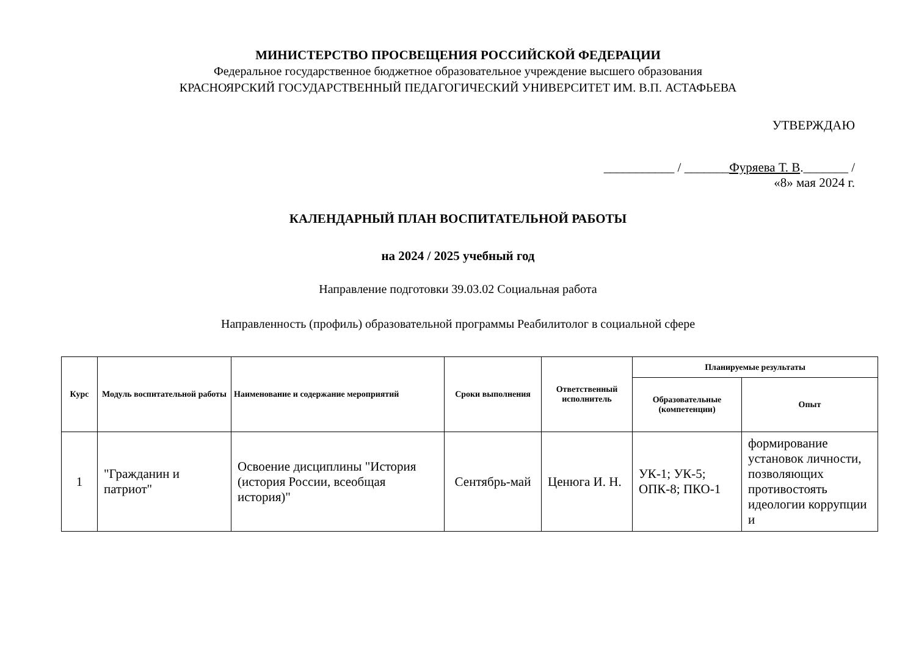МИНИСТЕРСТВО ПРОСВЕЩЕНИЯ РОССИЙСКОЙ ФЕДЕРАЦИИ
Федеральное государственное бюджетное образовательное учреждение высшего образования
КРАСНОЯРСКИЙ ГОСУДАРСТВЕННЫЙ ПЕДАГОГИЧЕСКИЙ УНИВЕРСИТЕТ ИМ. В.П. АСТАФЬЕВА
УТВЕРЖДАЮ
___________ / _______Фуряева Т. В._______ /
«8» мая 2024 г.
КАЛЕНДАРНЫЙ ПЛАН ВОСПИТАТЕЛЬНОЙ РАБОТЫ
на 2024 / 2025 учебный год
Направление подготовки 39.03.02 Социальная работа
Направленность (профиль) образовательной программы Реабилитолог в социальной сфере
| Курс | Модуль воспитательной работы | Наименование и содержание мероприятий | Сроки выполнения | Ответственный исполнитель | Планируемые результаты | |
| --- | --- | --- | --- | --- | --- | --- |
| | | | | | Образовательные (компетенции) | Опыт |
| 1 | "Гражданин и патриот" | Освоение дисциплины "История (история России, всеобщая история)" | Сентябрь-май | Ценюга И. Н. | УК-1; УК-5; ОПК-8; ПКО-1 | формирование установок личности, позволяющих противостоять идеологии коррупции и |